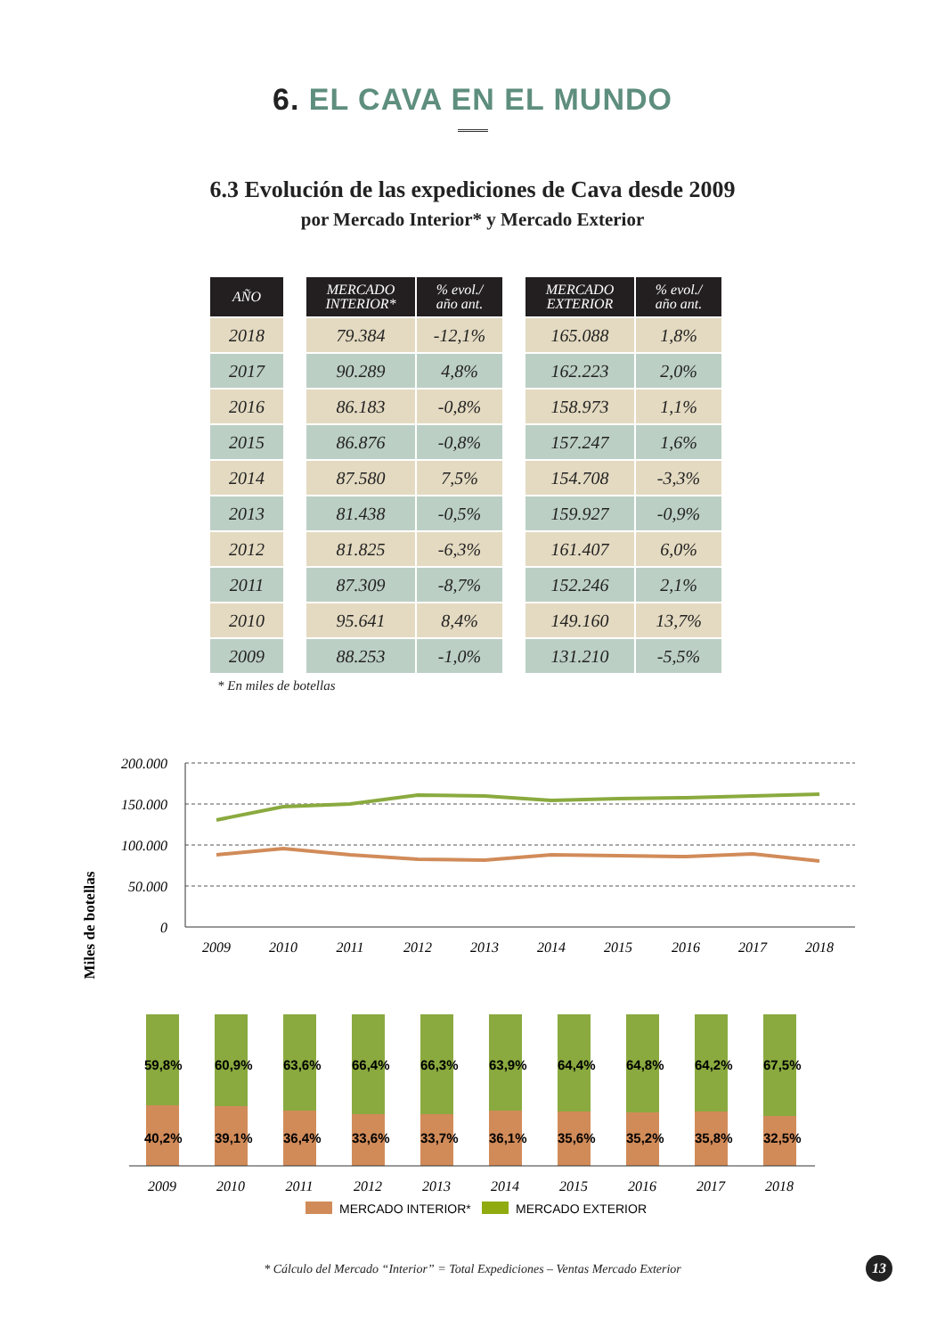6. EL CAVA EN EL MUNDO
6.3 Evolución de las expediciones de Cava desde 2009
por Mercado Interior* y Mercado Exterior
| AÑO | | MERCADO INTERIOR* | % evol./ año ant. | | MERCADO EXTERIOR | % evol./ año ant. |
| --- | --- | --- | --- | --- | --- | --- |
| 2018 | | 79.384 | -12,1% | | 165.088 | 1,8% |
| 2017 | | 90.289 | 4,8% | | 162.223 | 2,0% |
| 2016 | | 86.183 | -0,8% | | 158.973 | 1,1% |
| 2015 | | 86.876 | -0,8% | | 157.247 | 1,6% |
| 2014 | | 87.580 | 7,5% | | 154.708 | -3,3% |
| 2013 | | 81.438 | -0,5% | | 159.927 | -0,9% |
| 2012 | | 81.825 | -6,3% | | 161.407 | 6,0% |
| 2011 | | 87.309 | -8,7% | | 152.246 | 2,1% |
| 2010 | | 95.641 | 8,4% | | 149.160 | 13,7% |
| 2009 | | 88.253 | -1,0% | | 131.210 | -5,5% |
* En miles de botellas
Miles de botellas
200.000
150.000
100.000
50.000
0
2009
2010
2011
2012
2013
2014
2015
2016
2017
2018
59,8%
40,2%
60,9%
39,1%
63,6%
36,4%
66,4%
33,6%
66,3%
33,7%
63,9%
36,1%
64,4%
35,6%
64,8%
35,2%
64,2%
35,8%
67,5%
32,5%
2009
2010
2011
2012
2013
2014
2015
2016
2017
2018
MERCADO INTERIOR*
MERCADO EXTERIOR
* Cálculo del Mercado “Interior” = Total Expediciones – Ventas Mercado Exterior
13